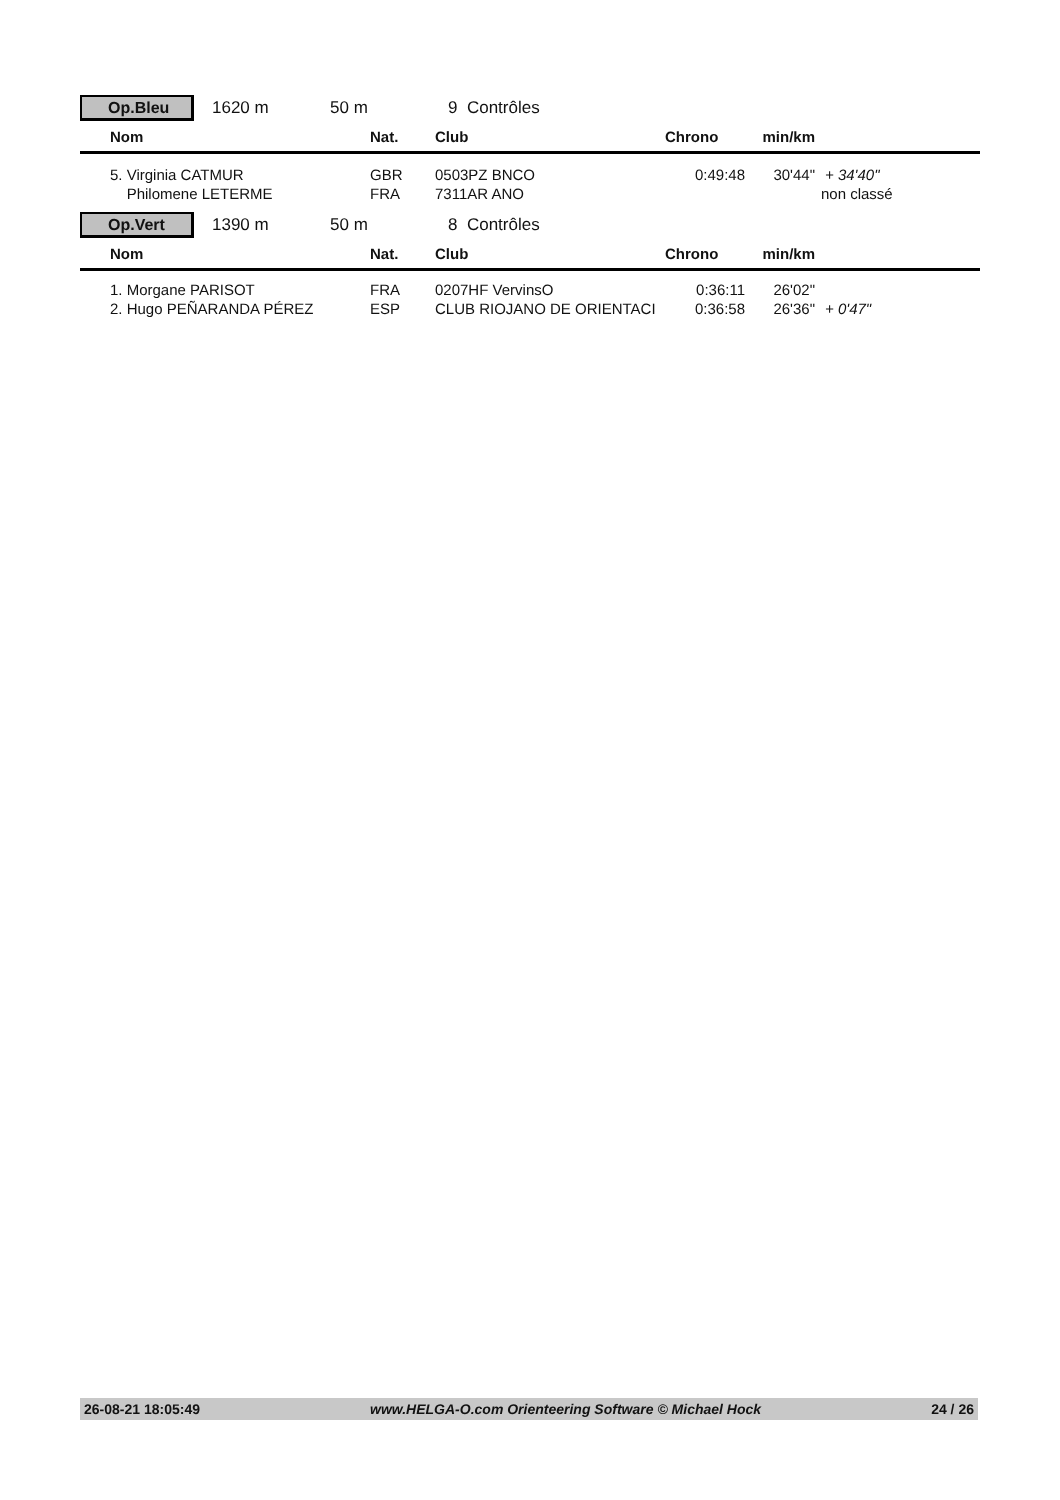Op.Bleu
1620 m 50 m 9 Contrôles
| | Nom | Nat. | Club | Chrono | min/km | |
| --- | --- | --- | --- | --- | --- | --- |
| | 5. Virginia CATMUR | GBR | 0503PZ BNCO | 0:49:48 | 30'44" | + 34'40" |
| | Philomene LETERME | FRA | 7311AR ANO | | | non classé |
Op.Vert
1390 m 50 m 8 Contrôles
| | Nom | Nat. | Club | Chrono | min/km | |
| --- | --- | --- | --- | --- | --- | --- |
| | 1. Morgane PARISOT | FRA | 0207HF VervinsO | 0:36:11 | 26'02" | |
| | 2. Hugo PEÑARANDA PÉREZ | ESP | CLUB RIOJANO DE ORIENTACI | 0:36:58 | 26'36" | + 0'47" |
26-08-21 18:05:49 www.HELGA-O.com Orienteering Software © Michael Hock 24 / 26